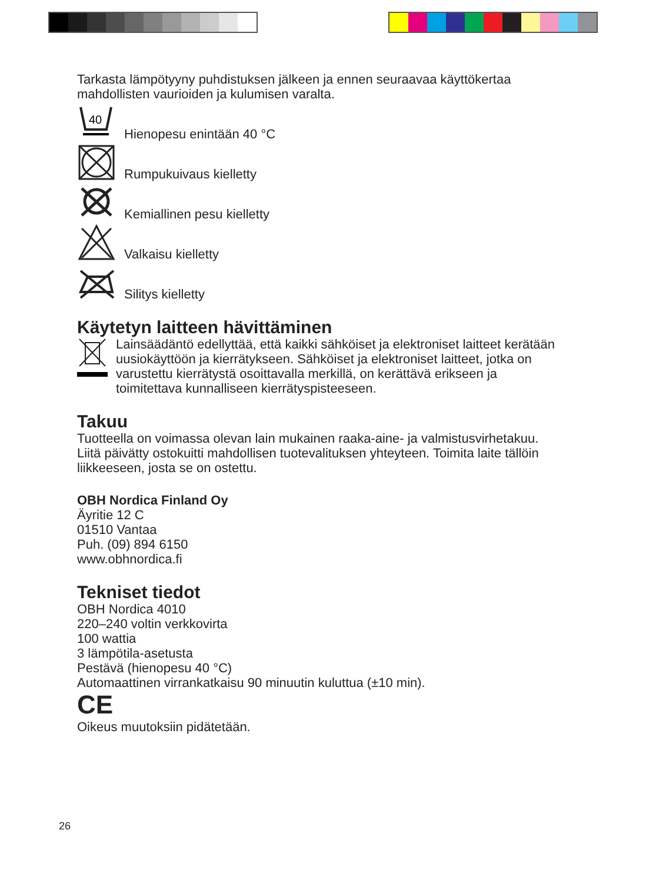Tarkasta lämpötyyny puhdistuksen jälkeen ja ennen seuraavaa käyttökertaa mahdollisten vaurioiden ja kulumisen varalta.
40
Hienopesu enintään 40 °C
Rumpukuivaus kielletty
Kemiallinen pesu kielletty
Valkaisu kielletty
Silitys kielletty
Käytetyn laitteen hävittäminen
Lainsäädäntö edellyttää, että kaikki sähköiset ja elektroniset laitteet kerätään uusiokäyttöön ja kierrätykseen. Sähköiset ja elektroniset laitteet, jotka on varustettu kierrätystä osoittavalla merkillä, on kerättävä erikseen ja toimitettava kunnalliseen kierrätyspisteeseen.
Takuu
Tuotteella on voimassa olevan lain mukainen raaka-aine- ja valmistusvirhetakuu. Liitä päivätty ostokuitti mahdollisen tuotevalituksen yhteyteen. Toimita laite tällöin liikkeeseen, josta se on ostettu.
OBH Nordica Finland Oy
Äyritie 12 C
01510 Vantaa
Puh. (09) 894 6150
www.obhnordica.fi
Tekniset tiedot
OBH Nordica 4010
220–240 voltin verkkovirta
100 wattia
3 lämpötila-asetusta
Pestävä (hienopesu 40 °C)
Automaattinen virrankatkaisu 90 minuutin kuluttua (±10 min).
CE
Oikeus muutoksiin pidätetään.
26